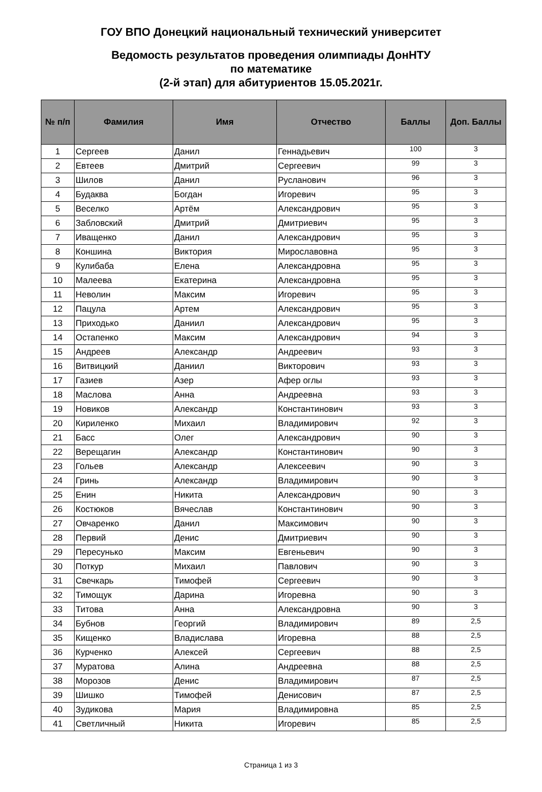ГОУ ВПО Донецкий национальный технический университет
Ведомость результатов проведения олимпиады ДонНТУ
по математике
(2-й этап) для абитуриентов 15.05.2021г.
| № п/п | Фамилия | Имя | Отчество | Баллы | Доп. Баллы |
| --- | --- | --- | --- | --- | --- |
| 1 | Сергеев | Данил | Геннадьевич | 100 | 3 |
| 2 | Евтеев | Дмитрий | Сергеевич | 99 | 3 |
| 3 | Шилов | Данил | Русланович | 96 | 3 |
| 4 | Будаква | Богдан | Игоревич | 95 | 3 |
| 5 | Веселко | Артём | Александрович | 95 | 3 |
| 6 | Забловский | Дмитрий | Дмитриевич | 95 | 3 |
| 7 | Иващенко | Данил | Александрович | 95 | 3 |
| 8 | Коншина | Виктория | Мирославовна | 95 | 3 |
| 9 | Кулибаба | Елена | Александровна | 95 | 3 |
| 10 | Малеева | Екатерина | Александровна | 95 | 3 |
| 11 | Неволин | Максим | Игоревич | 95 | 3 |
| 12 | Пацула | Артем | Александрович | 95 | 3 |
| 13 | Приходько | Даниил | Александрович | 95 | 3 |
| 14 | Остапенко | Максим | Александрович | 94 | 3 |
| 15 | Андреев | Александр | Андреевич | 93 | 3 |
| 16 | Витвицкий | Даниил | Викторович | 93 | 3 |
| 17 | Газиев | Азер | Афер оглы | 93 | 3 |
| 18 | Маслова | Анна | Андреевна | 93 | 3 |
| 19 | Новиков | Александр | Константинович | 93 | 3 |
| 20 | Кириленко | Михаил | Владимирович | 92 | 3 |
| 21 | Басс | Олег | Александрович | 90 | 3 |
| 22 | Верещагин | Александр | Константинович | 90 | 3 |
| 23 | Гольев | Александр | Алексеевич | 90 | 3 |
| 24 | Гринь | Александр | Владимирович | 90 | 3 |
| 25 | Енин | Никита | Александрович | 90 | 3 |
| 26 | Костюков | Вячеслав | Константинович | 90 | 3 |
| 27 | Овчаренко | Данил | Максимович | 90 | 3 |
| 28 | Первий | Денис | Дмитриевич | 90 | 3 |
| 29 | Пересунько | Максим | Евгеньевич | 90 | 3 |
| 30 | Поткур | Михаил | Павлович | 90 | 3 |
| 31 | Свечкарь | Тимофей | Сергеевич | 90 | 3 |
| 32 | Тимощук | Дарина | Игоревна | 90 | 3 |
| 33 | Титова | Анна | Александровна | 90 | 3 |
| 34 | Бубнов | Георгий | Владимирович | 89 | 2,5 |
| 35 | Кищенко | Владислава | Игоревна | 88 | 2,5 |
| 36 | Курченко | Алексей | Сергеевич | 88 | 2,5 |
| 37 | Муратова | Алина | Андреевна | 88 | 2,5 |
| 38 | Морозов | Денис | Владимирович | 87 | 2,5 |
| 39 | Шишко | Тимофей | Денисович | 87 | 2,5 |
| 40 | Зудикова | Мария | Владимировна | 85 | 2,5 |
| 41 | Светличный | Никита | Игоревич | 85 | 2,5 |
Страница 1 из 3